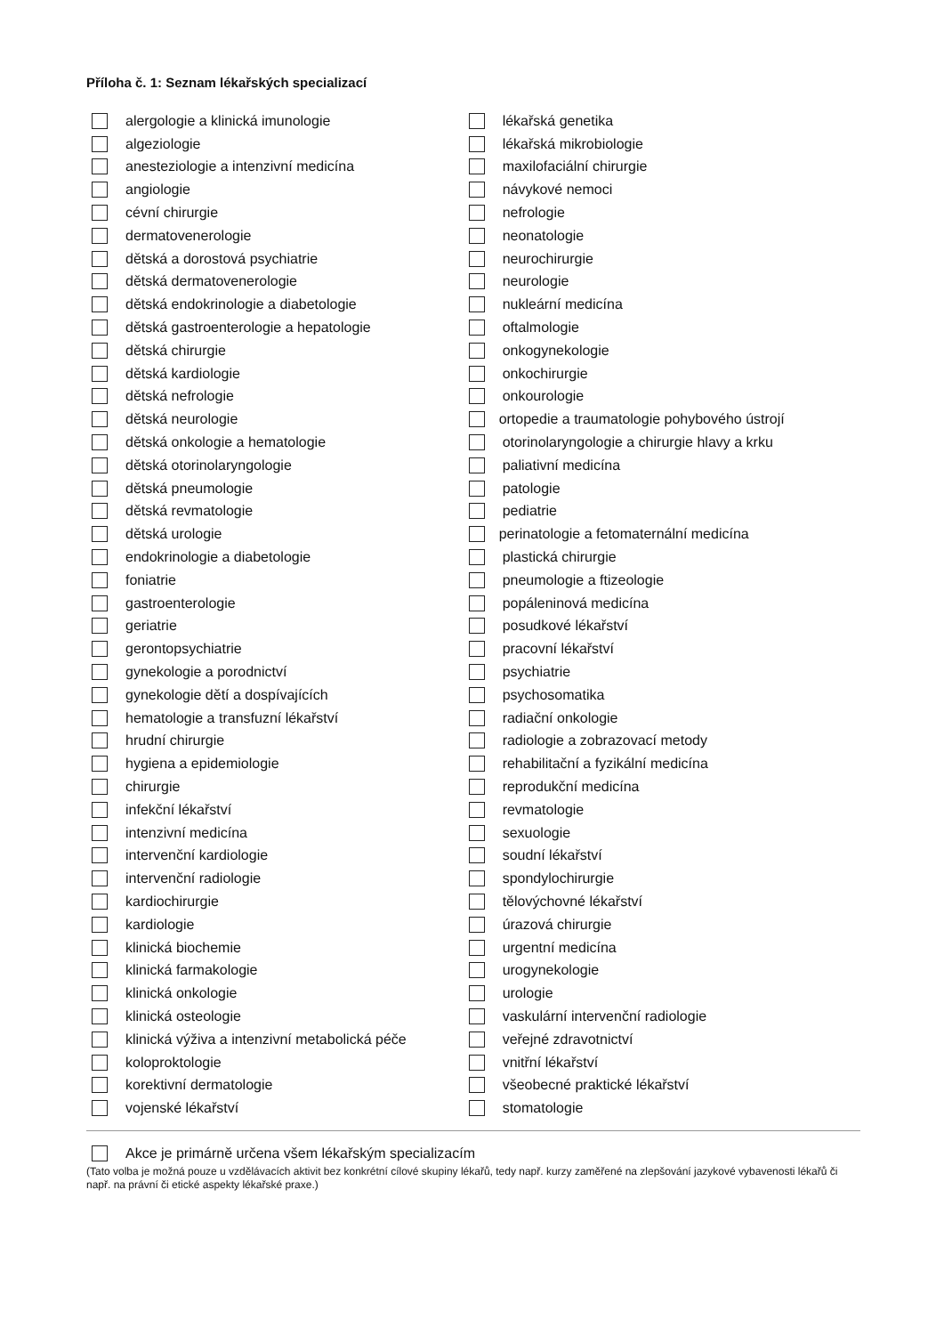Příloha č. 1: Seznam lékařských specializací
alergologie a klinická imunologie
algeziologie
anesteziologie a intenzivní medicína
angiologie
cévní chirurgie
dermatovenerologie
dětská a dorostová psychiatrie
dětská dermatovenerologie
dětská endokrinologie a diabetologie
dětská gastroenterologie a hepatologie
dětská chirurgie
dětská kardiologie
dětská nefrologie
dětská neurologie
dětská onkologie a hematologie
dětská otorinolaryngologie
dětská pneumologie
dětská revmatologie
dětská urologie
endokrinologie a diabetologie
foniatrie
gastroenterologie
geriatrie
gerontopsychiatrie
gynekologie a porodnictví
gynekologie dětí a dospívajících
hematologie a transfuzní lékařství
hrudní chirurgie
hygiena a epidemiologie
chirurgie
infekční lékařství
intenzivní medicína
intervenční kardiologie
intervenční radiologie
kardiochirurgie
kardiologie
klinická biochemie
klinická farmakologie
klinická onkologie
klinická osteologie
klinická výživa a intenzivní metabolická péče
koloproktologie
korektivní dermatologie
vojenské lékařství
lékařská genetika
lékařská mikrobiologie
maxilofaciální chirurgie
návykové nemoci
nefrologie
neonatologie
neurochirurgie
neurologie
nukleární medicína
oftalmologie
onkogynekologie
onkochirurgie
onkourologie
ortopedie a traumatologie pohybového ústrojí
otorinolaryngologie a chirurgie hlavy a krku
paliativní medicína
patologie
pediatrie
perinatologie a fetomaternální medicína
plastická chirurgie
pneumologie a ftizeologie
popáleninová medicína
posudkové lékařství
pracovní lékařství
psychiatrie
psychosomatika
radiační onkologie
radiologie a zobrazovací metody
rehabilitační a fyzikální medicína
reprodukční medicína
revmatologie
sexuologie
soudní lékařství
spondylochirurgie
tělovýchovné lékařství
úrazová chirurgie
urgentní medicína
urogynekologie
urologie
vaskulární intervenční radiologie
veřejné zdravotnictví
vnitřní lékařství
všeobecné praktické lékařství
stomatologie
Akce je primárně určena všem lékařským specializacím
(Tato volba je možná pouze u vzdělávacích aktivit bez konkrétní cílové skupiny lékařů, tedy např. kurzy zaměřené na zlepšování jazykové vybavenosti lékařů či např. na právní či etické aspekty lékařské praxe.)